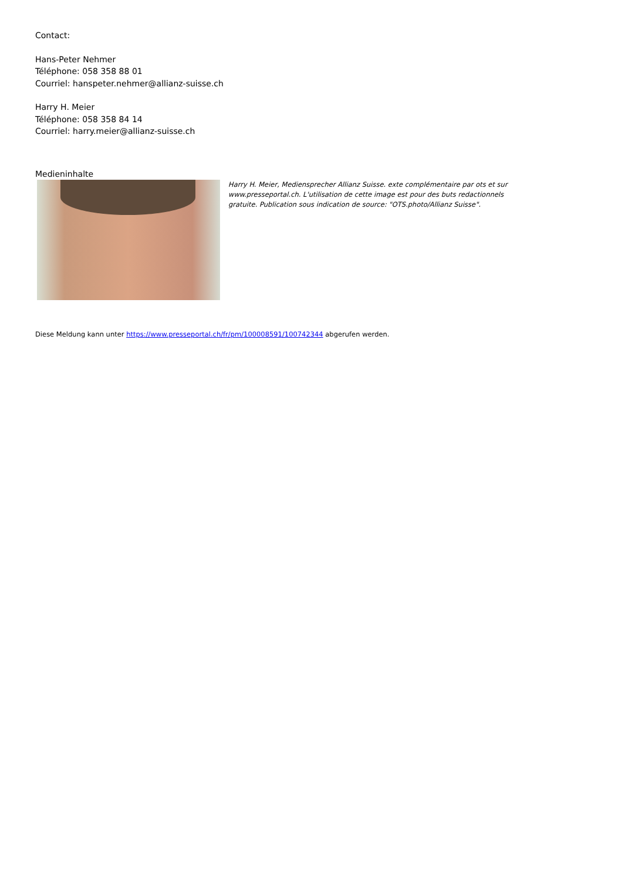Contact:
Hans-Peter Nehmer
Téléphone: 058 358 88 01
Courriel: hanspeter.nehmer@allianz-suisse.ch
Harry H. Meier
Téléphone: 058 358 84 14
Courriel: harry.meier@allianz-suisse.ch
Medieninhalte
Harry H. Meier, Mediensprecher Allianz Suisse. exte complémentaire par ots et sur www.presseportal.ch. L'utilisation de cette image est pour des buts redactionnels gratuite. Publication sous indication de source: "OTS.photo/Allianz Suisse".
Diese Meldung kann unter https://www.presseportal.ch/fr/pm/100008591/100742344 abgerufen werden.